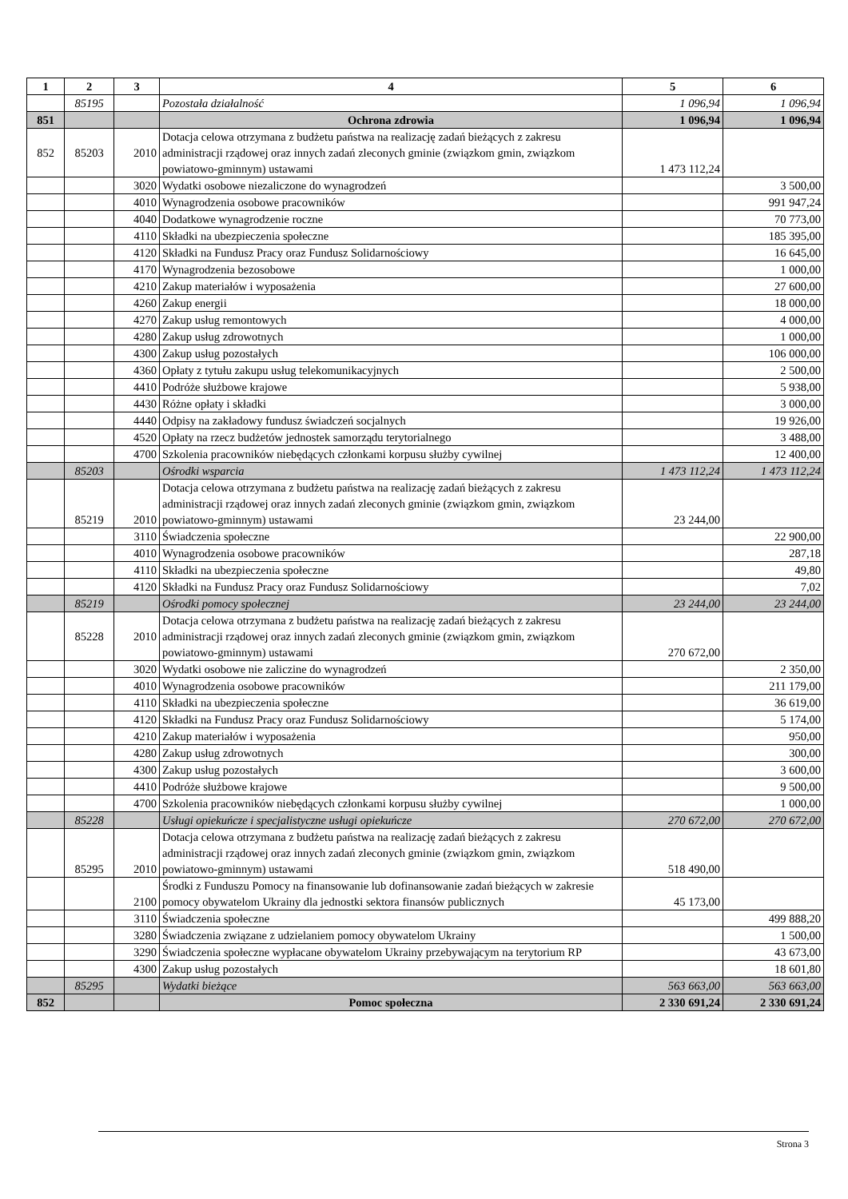| 1 | 2 | 3 | 4 | 5 | 6 |
| --- | --- | --- | --- | --- | --- |
| | 85195 | | Pozostała działalność | 1 096,94 | 1 096,94 |
| 851 | | | Ochrona zdrowia | 1 096,94 | 1 096,94 |
| 852 | 85203 | 2010 | Dotacja celowa otrzymana z budżetu państwa na realizację zadań bieżących z zakresu administracji rządowej oraz innych zadań zleconych gminie (związkom gmin, związkom powiatowo-gminnym) ustawami | 1 473 112,24 | |
| | | 3020 | Wydatki osobowe niezaliczone do wynagrodzeń | | 3 500,00 |
| | | 4010 | Wynagrodzenia osobowe pracowników | | 991 947,24 |
| | | 4040 | Dodatkowe wynagrodzenie roczne | | 70 773,00 |
| | | 4110 | Składki na ubezpieczenia społeczne | | 185 395,00 |
| | | 4120 | Składki na Fundusz Pracy oraz Fundusz Solidarnościowy | | 16 645,00 |
| | | 4170 | Wynagrodzenia bezosobowe | | 1 000,00 |
| | | 4210 | Zakup materiałów i wyposażenia | | 27 600,00 |
| | | 4260 | Zakup energii | | 18 000,00 |
| | | 4270 | Zakup usług remontowych | | 4 000,00 |
| | | 4280 | Zakup usług zdrowotnych | | 1 000,00 |
| | | 4300 | Zakup usług pozostałych | | 106 000,00 |
| | | 4360 | Opłaty z tytułu zakupu usług telekomunikacyjnych | | 2 500,00 |
| | | 4410 | Podróże służbowe krajowe | | 5 938,00 |
| | | 4430 | Różne opłaty i składki | | 3 000,00 |
| | | 4440 | Odpisy na zakładowy fundusz świadczeń socjalnych | | 19 926,00 |
| | | 4520 | Opłaty na rzecz budżetów jednostek samorządu terytorialnego | | 3 488,00 |
| | | 4700 | Szkolenia pracowników niebędących członkami korpusu służby cywilnej | | 12 400,00 |
| | 85203 | | Ośrodki wsparcia | 1 473 112,24 | 1 473 112,24 |
| | 85219 | 2010 | Dotacja celowa otrzymana z budżetu państwa na realizację zadań bieżących z zakresu administracji rządowej oraz innych zadań zleconych gminie (związkom gmin, związkom powiatowo-gminnym) ustawami | 23 244,00 | |
| | | 3110 | Świadczenia społeczne | | 22 900,00 |
| | | 4010 | Wynagrodzenia osobowe pracowników | | 287,18 |
| | | 4110 | Składki na ubezpieczenia społeczne | | 49,80 |
| | | 4120 | Składki na Fundusz Pracy oraz Fundusz Solidarnościowy | | 7,02 |
| | 85219 | | Ośrodki pomocy społecznej | 23 244,00 | 23 244,00 |
| | 85228 | 2010 | Dotacja celowa otrzymana z budżetu państwa na realizację zadań bieżących z zakresu administracji rządowej oraz innych zadań zleconych gminie (związkom gmin, związkom powiatowo-gminnym) ustawami | 270 672,00 | |
| | | 3020 | Wydatki osobowe nie zaliczine do wynagrodzeń | | 2 350,00 |
| | | 4010 | Wynagrodzenia osobowe pracowników | | 211 179,00 |
| | | 4110 | Składki na ubezpieczenia społeczne | | 36 619,00 |
| | | 4120 | Składki na Fundusz Pracy oraz Fundusz Solidarnościowy | | 5 174,00 |
| | | 4210 | Zakup materiałów i wyposażenia | | 950,00 |
| | | 4280 | Zakup usług zdrowotnych | | 300,00 |
| | | 4300 | Zakup usług pozostałych | | 3 600,00 |
| | | 4410 | Podróże służbowe krajowe | | 9 500,00 |
| | | 4700 | Szkolenia pracowników niebędących członkami korpusu służby cywilnej | | 1 000,00 |
| | 85228 | | Usługi opiekuńcze i specjalistyczne usługi opiekuńcze | 270 672,00 | 270 672,00 |
| | 85295 | 2010 | Dotacja celowa otrzymana z budżetu państwa na realizację zadań bieżących z zakresu administracji rządowej oraz innych zadań zleconych gminie (związkom gmin, związkom powiatowo-gminnym) ustawami | 518 490,00 | |
| | | 2100 | Środki z Funduszu Pomocy na finansowanie lub dofinansowanie zadań bieżących w zakresie pomocy obywatelom Ukrainy dla jednostki sektora finansów publicznych | 45 173,00 | |
| | | 3110 | Świadczenia społeczne | | 499 888,20 |
| | | 3280 | Świadczenia związane z udzielaniem pomocy obywatelom Ukrainy | | 1 500,00 |
| | | 3290 | Świadczenia społeczne wypłacane obywatelom Ukrainy przebywającym na terytorium RP | | 43 673,00 |
| | | 4300 | Zakup usług pozostałych | | 18 601,80 |
| | 85295 | | Wydatki bieżące | 563 663,00 | 563 663,00 |
| 852 | | | Pomoc społeczna | 2 330 691,24 | 2 330 691,24 |
Strona 3